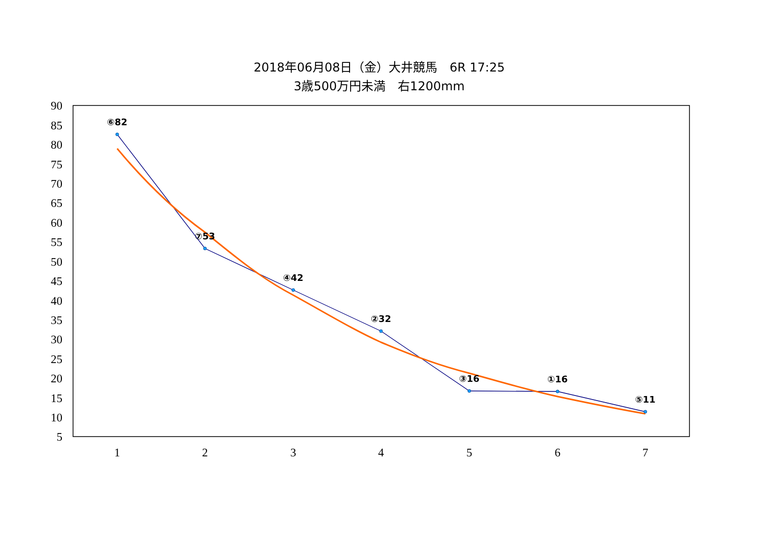2018年06月08日（金）大井競馬　6R 17:25
3歳500万円未満　右1200mm
90
85
80
75
70
65
60
55
50
45
40
35
30
25
20
15
10
5
1
2
3
4
5
6
7
⑥82
⑦53
④42
②32
③16
①16
⑤11